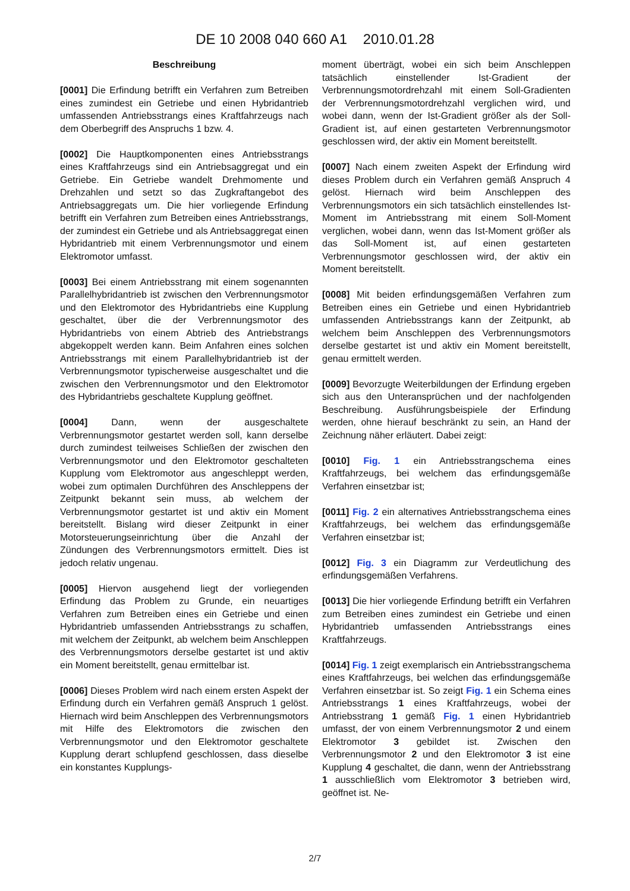DE 10 2008 040 660 A1 2010.01.28
Beschreibung
[0001] Die Erfindung betrifft ein Verfahren zum Betreiben eines zumindest ein Getriebe und einen Hybridantrieb umfassenden Antriebsstrangs eines Kraftfahrzeugs nach dem Oberbegriff des Anspruchs 1 bzw. 4.
[0002] Die Hauptkomponenten eines Antriebsstrangs eines Kraftfahrzeugs sind ein Antriebsaggregat und ein Getriebe. Ein Getriebe wandelt Drehmomente und Drehzahlen und setzt so das Zugkraftangebot des Antriebsaggregats um. Die hier vorliegende Erfindung betrifft ein Verfahren zum Betreiben eines Antriebsstrangs, der zumindest ein Getriebe und als Antriebsaggregat einen Hybridantrieb mit einem Verbrennungsmotor und einem Elektromotor umfasst.
[0003] Bei einem Antriebsstrang mit einem sogenannten Parallelhybridantrieb ist zwischen den Verbrennungsmotor und den Elektromotor des Hybridantriebs eine Kupplung geschaltet, über die der Verbrennungsmotor des Hybridantriebs von einem Abtrieb des Antriebstrangs abgekoppelt werden kann. Beim Anfahren eines solchen Antriebsstrangs mit einem Parallelhybridantrieb ist der Verbrennungsmotor typischerweise ausgeschaltet und die zwischen den Verbrennungsmotor und den Elektromotor des Hybridantriebs geschaltete Kupplung geöffnet.
[0004] Dann, wenn der ausgeschaltete Verbrennungsmotor gestartet werden soll, kann derselbe durch zumindest teilweises Schließen der zwischen den Verbrennungsmotor und den Elektromotor geschalteten Kupplung vom Elektromotor aus angeschleppt werden, wobei zum optimalen Durchführen des Anschleppens der Zeitpunkt bekannt sein muss, ab welchem der Verbrennungsmotor gestartet ist und aktiv ein Moment bereitstellt. Bislang wird dieser Zeitpunkt in einer Motorsteuerungseinrichtung über die Anzahl der Zündungen des Verbrennungsmotors ermittelt. Dies ist jedoch relativ ungenau.
[0005] Hiervon ausgehend liegt der vorliegenden Erfindung das Problem zu Grunde, ein neuartiges Verfahren zum Betreiben eines ein Getriebe und einen Hybridantrieb umfassenden Antriebsstrangs zu schaffen, mit welchem der Zeitpunkt, ab welchem beim Anschleppen des Verbrennungsmotors derselbe gestartet ist und aktiv ein Moment bereitstellt, genau ermittelbar ist.
[0006] Dieses Problem wird nach einem ersten Aspekt der Erfindung durch ein Verfahren gemäß Anspruch 1 gelöst. Hiernach wird beim Anschleppen des Verbrennungsmotors mit Hilfe des Elektromotors die zwischen den Verbrennungsmotor und den Elektromotor geschaltete Kupplung derart schlupfend geschlossen, dass dieselbe ein konstantes Kupplungs-
moment überträgt, wobei ein sich beim Anschleppen tatsächlich einstellender Ist-Gradient der Verbrennungsmotordrehzahl mit einem Soll-Gradienten der Verbrennungsmotordrehzahl verglichen wird, und wobei dann, wenn der Ist-Gradient größer als der Soll-Gradient ist, auf einen gestarteten Verbrennungsmotor geschlossen wird, der aktiv ein Moment bereitstellt.
[0007] Nach einem zweiten Aspekt der Erfindung wird dieses Problem durch ein Verfahren gemäß Anspruch 4 gelöst. Hiernach wird beim Anschleppen des Verbrennungsmotors ein sich tatsächlich einstellendes Ist-Moment im Antriebsstrang mit einem Soll-Moment verglichen, wobei dann, wenn das Ist-Moment größer als das Soll-Moment ist, auf einen gestarteten Verbrennungsmotor geschlossen wird, der aktiv ein Moment bereitstellt.
[0008] Mit beiden erfindungsgemäßen Verfahren zum Betreiben eines ein Getriebe und einen Hybridantrieb umfassenden Antriebsstrangs kann der Zeitpunkt, ab welchem beim Anschleppen des Verbrennungsmotors derselbe gestartet ist und aktiv ein Moment bereitstellt, genau ermittelt werden.
[0009] Bevorzugte Weiterbildungen der Erfindung ergeben sich aus den Unteransprüchen und der nachfolgenden Beschreibung. Ausführungsbeispiele der Erfindung werden, ohne hierauf beschränkt zu sein, an Hand der Zeichnung näher erläutert. Dabei zeigt:
[0010] Fig. 1 ein Antriebsstrangschema eines Kraftfahrzeugs, bei welchem das erfindungsgemäße Verfahren einsetzbar ist;
[0011] Fig. 2 ein alternatives Antriebsstrangschema eines Kraftfahrzeugs, bei welchem das erfindungsgemäße Verfahren einsetzbar ist;
[0012] Fig. 3 ein Diagramm zur Verdeutlichung des erfindungsgemäßen Verfahrens.
[0013] Die hier vorliegende Erfindung betrifft ein Verfahren zum Betreiben eines zumindest ein Getriebe und einen Hybridantrieb umfassenden Antriebsstrangs eines Kraftfahrzeugs.
[0014] Fig. 1 zeigt exemplarisch ein Antriebsstrangschema eines Kraftfahrzeugs, bei welchen das erfindungsgemäße Verfahren einsetzbar ist. So zeigt Fig. 1 ein Schema eines Antriebsstrangs 1 eines Kraftfahrzeugs, wobei der Antriebsstrang 1 gemäß Fig. 1 einen Hybridantrieb umfasst, der von einem Verbrennungsmotor 2 und einem Elektromotor 3 gebildet ist. Zwischen den Verbrennungsmotor 2 und den Elektromotor 3 ist eine Kupplung 4 geschaltet, die dann, wenn der Antriebsstrang 1 ausschließlich vom Elektromotor 3 betrieben wird, geöffnet ist. Ne-
2/7